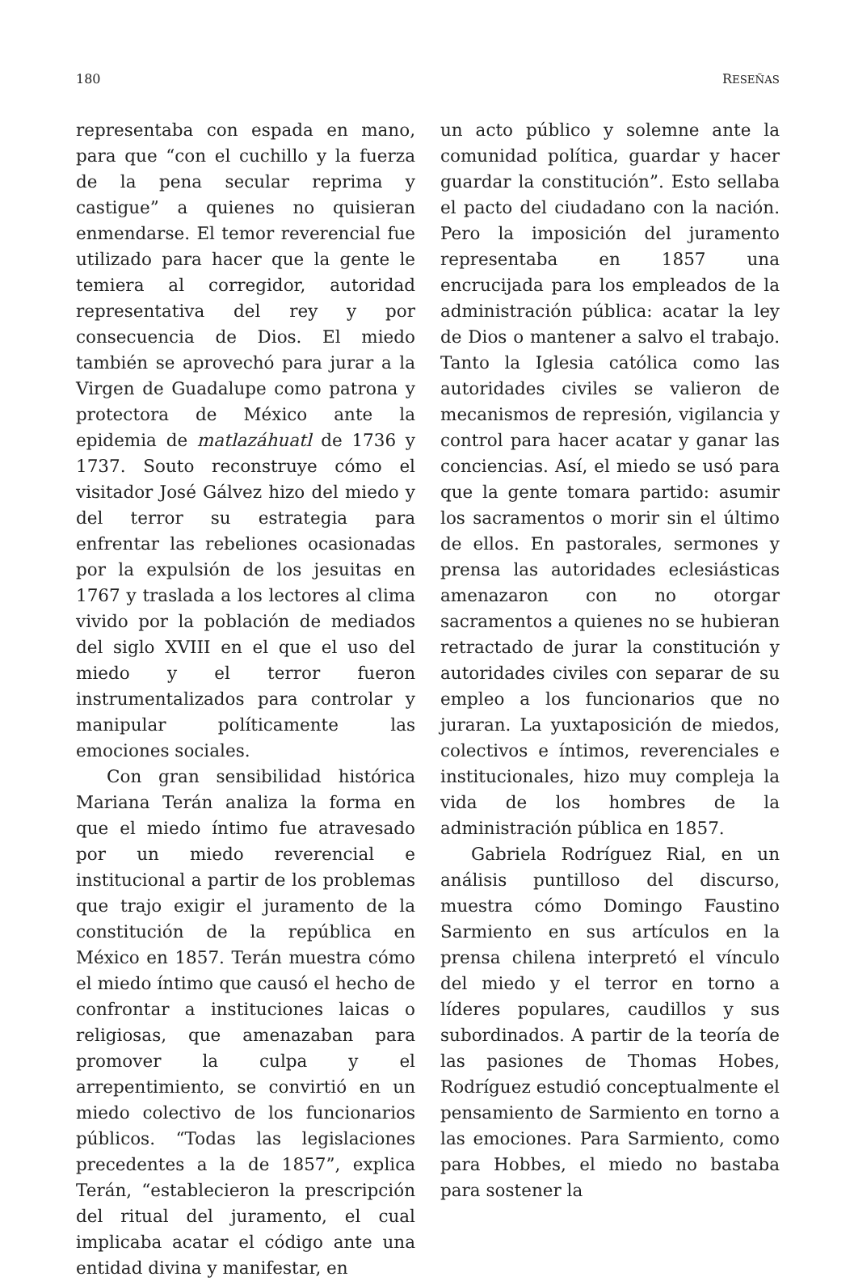180 RESEÑAS
representaba con espada en mano, para que “con el cuchillo y la fuerza de la pena secular reprima y castigue” a quienes no quisieran enmendarse. El temor reverencial fue utilizado para hacer que la gente le temiera al corregidor, autoridad representativa del rey y por consecuencia de Dios. El miedo también se aprovechó para jurar a la Virgen de Guadalupe como patrona y protectora de México ante la epidemia de matlazáhuatl de 1736 y 1737. Souto reconstruye cómo el visitador José Gálvez hizo del miedo y del terror su estrategia para enfrentar las rebeliones ocasionadas por la expulsión de los jesuitas en 1767 y traslada a los lectores al clima vivido por la población de mediados del siglo XVIII en el que el uso del miedo y el terror fueron instrumentalizados para controlar y manipular políticamente las emociones sociales.
Con gran sensibilidad histórica Mariana Terán analiza la forma en que el miedo íntimo fue atravesado por un miedo reverencial e institucional a partir de los problemas que trajo exigir el juramento de la constitución de la república en México en 1857. Terán muestra cómo el miedo íntimo que causó el hecho de confrontar a instituciones laicas o religiosas, que amenazaban para promover la culpa y el arrepentimiento, se convirtió en un miedo colectivo de los funcionarios públicos. “Todas las legislaciones precedentes a la de 1857”, explica Terán, “establecieron la prescripción del ritual del juramento, el cual implicaba acatar el código ante una entidad divina y manifestar, en
un acto público y solemne ante la comunidad política, guardar y hacer guardar la constitución”. Esto sellaba el pacto del ciudadano con la nación. Pero la imposición del juramento representaba en 1857 una encrucijada para los empleados de la administración pública: acatar la ley de Dios o mantener a salvo el trabajo. Tanto la Iglesia católica como las autoridades civiles se valieron de mecanismos de represión, vigilancia y control para hacer acatar y ganar las conciencias. Así, el miedo se usó para que la gente tomara partido: asumir los sacramentos o morir sin el último de ellos. En pastorales, sermones y prensa las autoridades eclesiásticas amenazaron con no otorgar sacramentos a quienes no se hubieran retractado de jurar la constitución y autoridades civiles con separar de su empleo a los funcionarios que no juraran. La yuxtaposición de miedos, colectivos e íntimos, reverenciales e institucionales, hizo muy compleja la vida de los hombres de la administración pública en 1857.
Gabriela Rodríguez Rial, en un análisis puntilloso del discurso, muestra cómo Domingo Faustino Sarmiento en sus artículos en la prensa chilena interpretó el vínculo del miedo y el terror en torno a líderes populares, caudillos y sus subordinados. A partir de la teoría de las pasiones de Thomas Hobes, Rodríguez estudió conceptualmente el pensamiento de Sarmiento en torno a las emociones. Para Sarmiento, como para Hobbes, el miedo no bastaba para sostener la